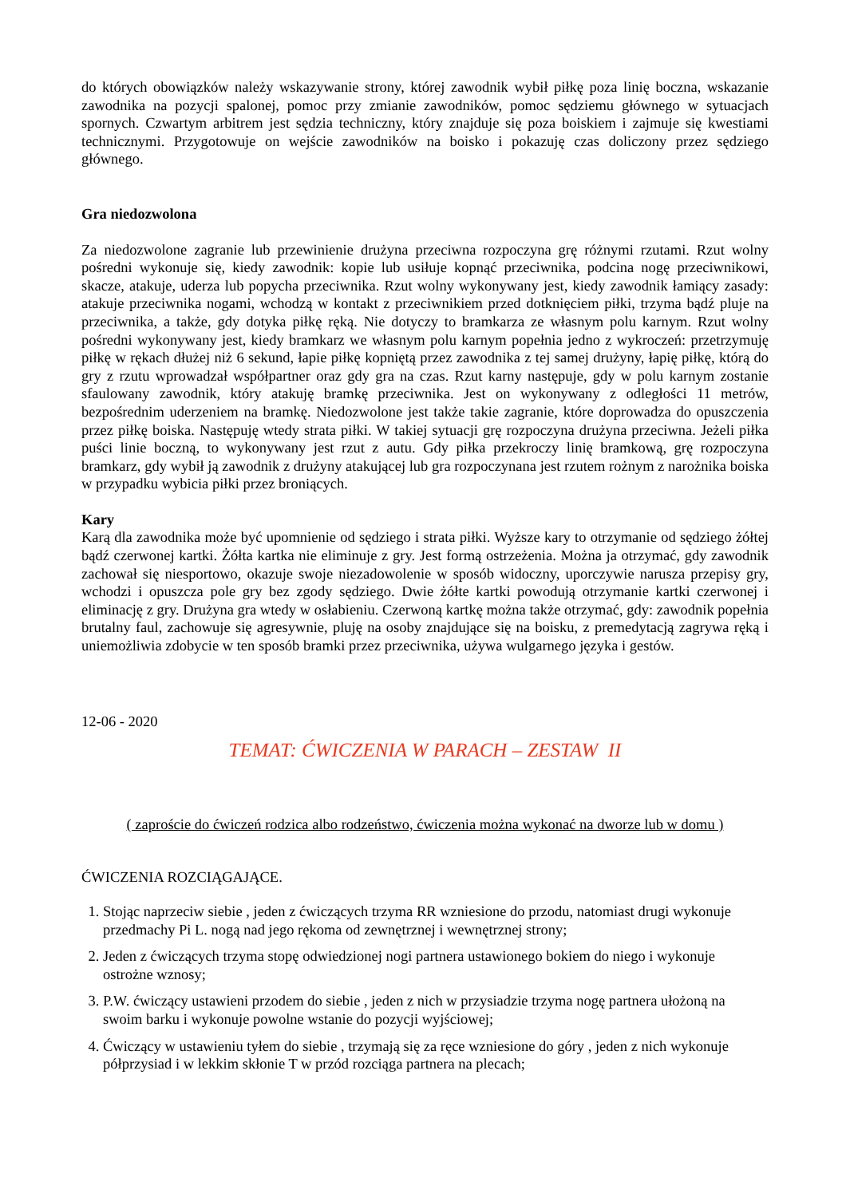do których obowiązków należy wskazywanie strony, której zawodnik wybił piłkę poza linię boczna, wskazanie zawodnika na pozycji spalonej, pomoc przy zmianie zawodników, pomoc sędziemu głównego w sytuacjach spornych. Czwartym arbitrem jest sędzia techniczny, który znajduje się poza boiskiem i zajmuje się kwestiami technicznymi. Przygotowuje on wejście zawodników na boisko i pokazuję czas doliczony przez sędziego głównego.
Gra niedozwolona
Za niedozwolone zagranie lub przewinienie drużyna przeciwna rozpoczyna grę różnymi rzutami. Rzut wolny pośredni wykonuje się, kiedy zawodnik: kopie lub usiłuje kopnąć przeciwnika, podcina nogę przeciwnikowi, skacze, atakuje, uderza lub popycha przeciwnika. Rzut wolny wykonywany jest, kiedy zawodnik łamiący zasady: atakuje przeciwnika nogami, wchodzą w kontakt z przeciwnikiem przed dotknięciem piłki, trzyma bądź pluje na przeciwnika, a także, gdy dotyka piłkę ręką. Nie dotyczy to bramkarza ze własnym polu karnym. Rzut wolny pośredni wykonywany jest, kiedy bramkarz we własnym polu karnym popełnia jedno z wykroczeń: przetrzymuję piłkę w rękach dłużej niż 6 sekund, łapie piłkę kopniętą przez zawodnika z tej samej drużyny, łapię piłkę, którą do gry z rzutu wprowadzał współpartner oraz gdy gra na czas. Rzut karny następuje, gdy w polu karnym zostanie sfaulowany zawodnik, który atakuję bramkę przeciwnika. Jest on wykonywany z odległości 11 metrów, bezpośrednim uderzeniem na bramkę. Niedozwolone jest także takie zagranie, które doprowadza do opuszczenia przez piłkę boiska. Następuję wtedy strata piłki. W takiej sytuacji grę rozpoczyna drużyna przeciwna. Jeżeli piłka puści linie boczną, to wykonywany jest rzut z autu. Gdy piłka przekroczy linię bramkową, grę rozpoczyna bramkarz, gdy wybił ją zawodnik z drużyny atakującej lub gra rozpoczynana jest rzutem rożnym z narożnika boiska w przypadku wybicia piłki przez broniących.
Kary
Karą dla zawodnika może być upomnienie od sędziego i strata piłki. Wyższe kary to otrzymanie od sędziego żółtej bądź czerwonej kartki. Żółta kartka nie eliminuje z gry. Jest formą ostrzeżenia. Można ja otrzymać, gdy zawodnik zachował się niesportowo, okazuje swoje niezadowolenie w sposób widoczny, uporczywie narusza przepisy gry, wchodzi i opuszcza pole gry bez zgody sędziego. Dwie żółte kartki powodują otrzymanie kartki czerwonej i eliminację z gry. Drużyna gra wtedy w osłabieniu. Czerwoną kartkę można także otrzymać, gdy: zawodnik popełnia brutalny faul, zachowuje się agresywnie, pluję na osoby znajdujące się na boisku, z premedytacją zagrywa ręką i uniemożliwia zdobycie w ten sposób bramki przez przeciwnika, używa wulgarnego języka i gestów.
12-06 - 2020
TEMAT: ĆWICZENIA W PARACH – ZESTAW II
( zaproście do ćwiczeń rodzica albo rodzeństwo, ćwiczenia można wykonać na dworze lub w domu )
ĆWICZENIA ROZCIĄGAJĄCE.
1. Stojąc naprzeciw siebie , jeden z ćwiczących trzyma RR wzniesione do przodu, natomiast drugi wykonuje przedmachy Pi L. nogą nad jego rękoma od zewnętrznej i wewnętrznej strony;
2. Jeden z ćwiczących trzyma stopę odwiedzionej nogi partnera ustawionego bokiem do niego i wykonuje ostrożne wznosy;
3. P.W. ćwiczący ustawieni przodem do siebie , jeden z nich w przysiadzie trzyma nogę partnera ułożoną na swoim barku i wykonuje powolne wstanie do pozycji wyjściowej;
4. Ćwiczący w ustawieniu tyłem do siebie , trzymają się za ręce wzniesione do góry , jeden z nich wykonuje półprzysiad i w lekkim skłonie T w przód rozciąga partnera na plecach;